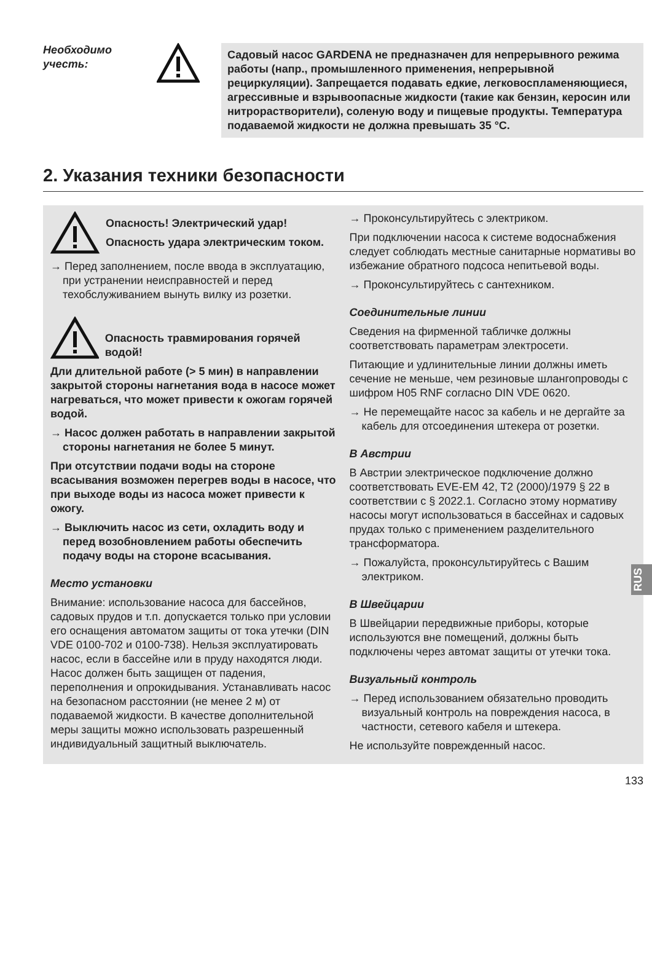Необходимо учесть:
Садовый насос GARDENA не предназначен для непрерывного режима работы (напр., промышленного применения, непрерывной рециркуляции). Запрещается подавать едкие, легковоспламеняющиеся, агрессивные и взрывоопасные жидкости (такие как бензин, керосин или нитрорастворители), соленую воду и пищевые продукты. Температура подаваемой жидкости не должна превышать 35 °C.
2. Указания техники безопасности
Опасность! Электрический удар!
Опасность удара электрическим током.
→ Перед заполнением, после ввода в эксплуатацию, при устранении неисправностей и перед техобслуживанием вынуть вилку из розетки.
Опасность травмирования горячей водой!
Дли длительной работе (> 5 мин) в направлении закрытой стороны нагнетания вода в насосе может нагреваться, что может привести к ожогам горячей водой.
→ Насос должен работать в направлении закрытой стороны нагнетания не более 5 минут.
При отсутствии подачи воды на стороне всасывания возможен перегрев воды в насосе, что при выходе воды из насоса может привести к ожогу.
→ Выключить насос из сети, охладить воду и перед возобновлением работы обеспечить подачу воды на стороне всасывания.
Место установки
Внимание: использование насоса для бассейнов, садовых прудов и т.п. допускается только при условии его оснащения автоматом защиты от тока утечки (DIN VDE 0100-702 и 0100-738). Нельзя эксплуатировать насос, если в бассейне или в пруду находятся люди. Насос должен быть защищен от падения, переполнения и опрокидывания. Устанавливать насос на безопасном расстоянии (не менее 2 м) от подаваемой жидкости. В качестве дополнительной меры защиты можно использовать разрешенный индивидуальный защитный выключатель.
→ Проконсультируйтесь с электриком.
При подключении насоса к системе водоснабжения следует соблюдать местные санитарные нормативы во избежание обратного подсоса непитьевой воды.
→ Проконсультируйтесь с сантехником.
Соединительные линии
Сведения на фирменной табличке должны соответствовать параметрам электросети.
Питающие и удлинительные линии должны иметь сечение не меньше, чем резиновые шлангопроводы с шифром H05 RNF согласно DIN VDE 0620.
→ Не перемещайте насос за кабель и не дергайте за кабель для отсоединения штекера от розетки.
В Австрии
В Австрии электрическое подключение должно соответствовать EVE-EM 42, T2 (2000)/1979 § 22 в соответствии с § 2022.1. Согласно этому нормативу насосы могут использоваться в бассейнах и садовых прудах только с применением разделительного трансформатора.
→ Пожалуйста, проконсультируйтесь с Вашим электриком.
В Швейцарии
В Швейцарии передвижные приборы, которые используются вне помещений, должны быть подключены через автомат защиты от утечки тока.
Визуальный контроль
→ Перед использованием обязательно проводить визуальный контроль на повреждения насоса, в частности, сетевого кабеля и штекера.
Не используйте поврежденный насос.
RUS
133